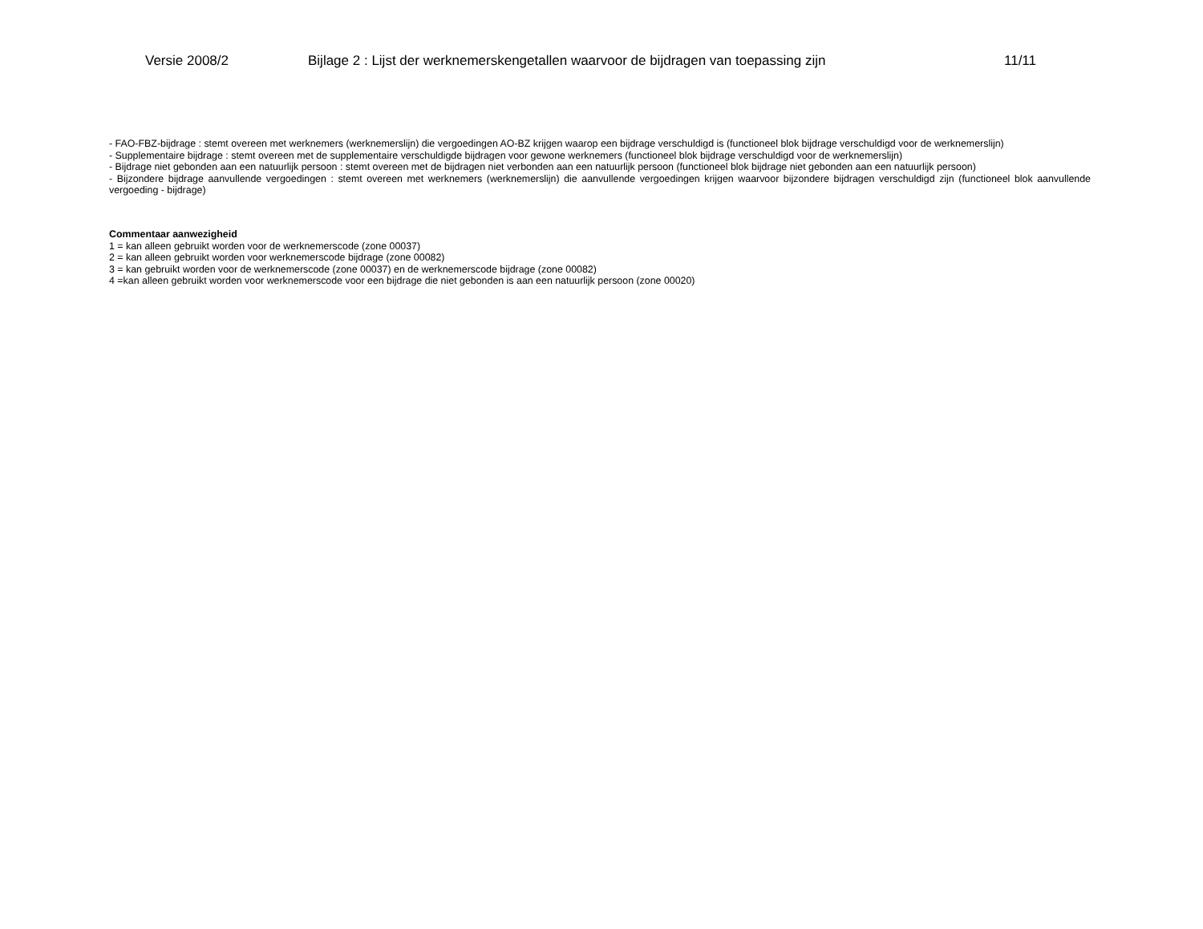Versie 2008/2 Bijlage 2 : Lijst der werknemerskengetallen waarvoor de bijdragen van toepassing zijn 11/11
- FAO-FBZ-bijdrage : stemt overeen met werknemers (werknemerslijn) die vergoedingen AO-BZ krijgen waarop een bijdrage verschuldigd is (functioneel blok bijdrage verschuldigd voor de werknemerslijn)
- Supplementaire bijdrage : stemt overeen met de supplementaire verschuldigde bijdragen voor gewone werknemers (functioneel blok bijdrage verschuldigd voor de werknemerslijn)
- Bijdrage niet gebonden aan een natuurlijk persoon : stemt overeen met de bijdragen niet verbonden aan een natuurlijk persoon (functioneel blok bijdrage niet gebonden aan een natuurlijk persoon)
- Bijzondere bijdrage aanvullende vergoedingen : stemt overeen met werknemers (werknemerslijn) die aanvullende vergoedingen krijgen waarvoor bijzondere bijdragen verschuldigd zijn (functioneel blok aanvullende vergoeding - bijdrage)
Commentaar aanwezigheid
1 = kan alleen gebruikt worden voor de werknemerscode (zone 00037)
2 = kan alleen gebruikt worden voor werknemerscode bijdrage (zone 00082)
3 = kan gebruikt worden voor de werknemerscode (zone 00037) en de werknemerscode bijdrage (zone 00082)
4 =kan alleen gebruikt worden voor werknemerscode voor een bijdrage die niet gebonden is aan een natuurlijk persoon (zone 00020)